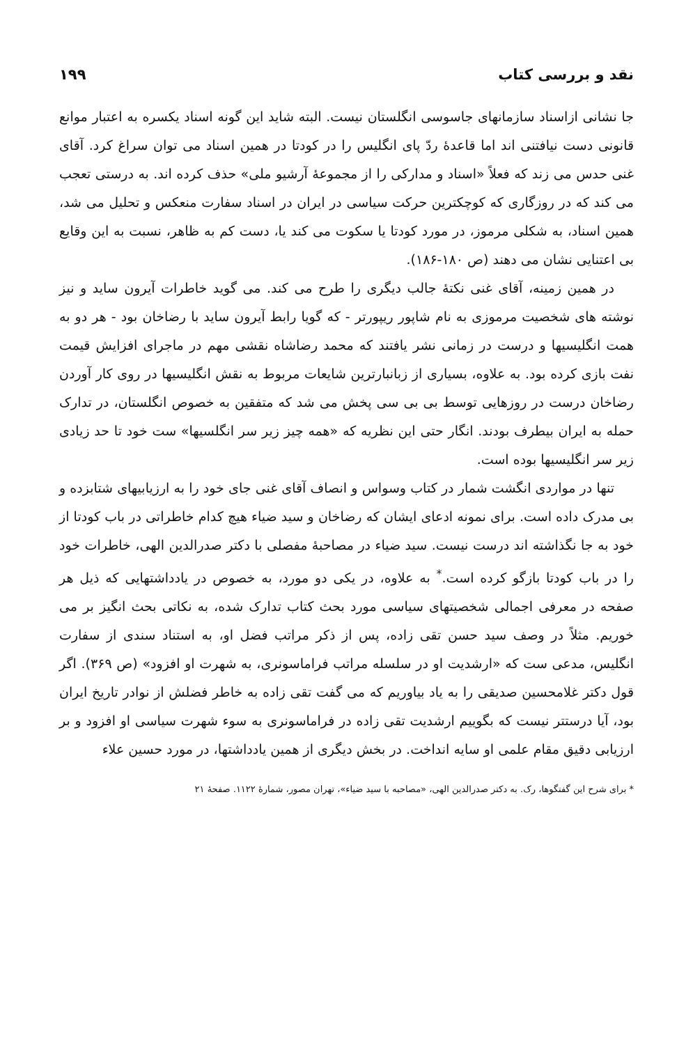نقد و بررسی کتاب ۱۹۹
جا نشانی ازاسناد سازمانهای جاسوسی انگلستان نیست. البته شاید این گونه اسناد یکسره به اعتبار موانع قانونی دست نیافتنی اند اما قاعدهٔ ردّ پای انگلیس را در کودتا در همین اسناد می توان سراغ کرد. آقای غنی حدس می زند که فعلاً «اسناد و مدارکی را از مجموعهٔ آرشیو ملی» حذف کرده اند. به درستی تعجب می کند که در روزگاری که کوچکترین حرکت سیاسی در ایران در اسناد سفارت منعکس و تحلیل می شد، همین اسناد، به شکلی مرموز، در مورد کودتا یا سکوت می کند یا، دست کم به ظاهر، نسبت به این وقایع بی اعتنایی نشان می دهند (ص ۱۸۰-۱۸۶).
در همین زمینه، آقای غنی نکتهٔ جالب دیگری را طرح می کند. می گوید خاطرات آیرون ساید و نیز نوشته های شخصیت مرموزی به نام شاپور ریپورتر - که گویا رابط آیرون ساید با رضاخان بود - هر دو به همت انگلیسیها و درست در زمانی نشر یافتند که محمد رضاشاه نقشی مهم در ماجرای افزایش قیمت نفت بازی کرده بود. به علاوه، بسیاری از زبانبارترین شایعات مربوط به نقش انگلیسیها در روی کار آوردن رضاخان درست در روزهایی توسط بی بی سی پخش می شد که متفقین به خصوص انگلستان، در تدارک حمله به ایران بیطرف بودند. انگار حتی این نظریه که «همه چیز زیر سر انگلسیها» ست خود تا حد زیادی زیر سر انگلیسیها بوده است.
تنها در مواردی انگشت شمار در کتاب وسواس و انصاف آقای غنی جای خود را به ارزیابیهای شتابزده و بی مدرک داده است. برای نمونه ادعای ایشان که رضاخان و سید ضیاء هیچ کدام خاطراتی در باب کودتا از خود به جا نگذاشته اند درست نیست. سید ضیاء در مصاحبهٔ مفصلی با دکتر صدرالدین الهی، خاطرات خود را در باب کودتا بازگو کرده است.<sup>*</sup> به علاوه، در یکی دو مورد، به خصوص در یادداشتهایی که ذیل هر صفحه در معرفی اجمالی شخصیتهای سیاسی مورد بحث کتاب تدارک شده، به نکاتی بحث انگیز بر می خوریم. مثلاً در وصف سید حسن تقی زاده، پس از ذکر مراتب فضل او، به استناد سندی از سفارت انگلیس، مدعی ست که «ارشدیت او در سلسله مراتب فراماسونری، به شهرت او افزود» (ص ۳۶۹). اگر قول دکتر غلامحسین صدیقی را به یاد بیاوریم که می گفت تقی زاده به خاطر فضلش از نوادر تاریخ ایران بود، آیا درستتر نیست که بگوییم ارشدیت تقی زاده در فراماسونری به سوء شهرت سیاسی او افزود و بر ارزیابی دقیق مقام علمی او سایه انداخت. در بخش دیگری از همین یادداشتها، در مورد حسین علاء
* برای شرح این گفتگوها، رک. به دکتر صدرالدین الهی، «مصاحبه با سید ضیاء»، تهران مصور، شمارهٔ ۱۱۲۲. صفحهٔ ۲۱